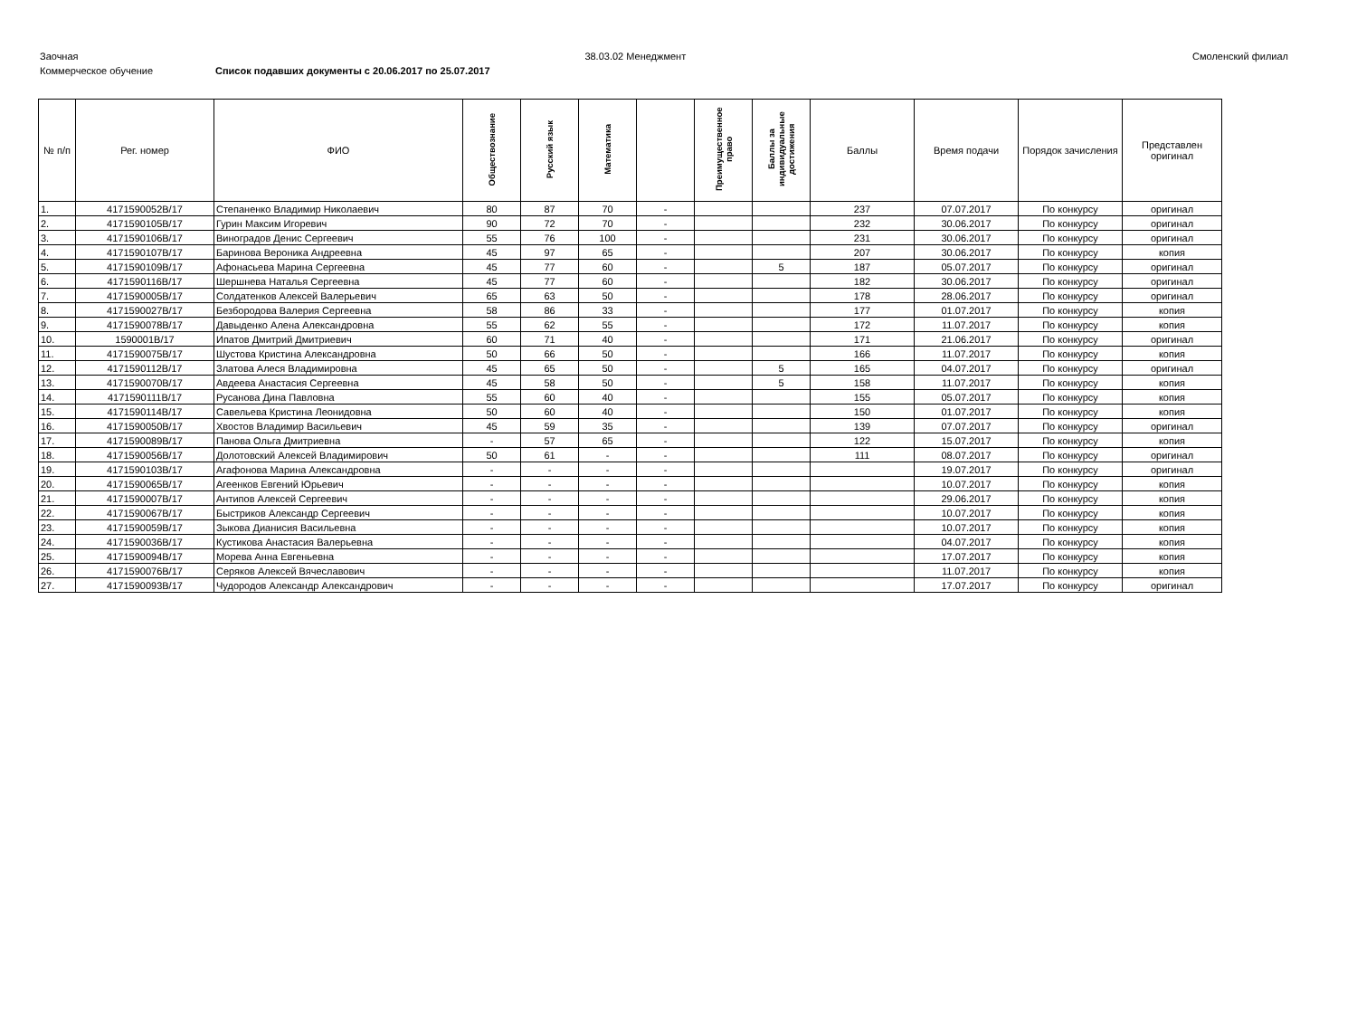Заочная 38.03.02 Менеджмент Смоленский филиал
Коммерческое обучение Список подавших документы с 20.06.2017 по 25.07.2017
| № п/п | Рег. номер | ФИО | Обществознание | Русский язык | Математика | | Преимущественное право | Баллы за индивидуальные достижения | Баллы | Время подачи | Порядок зачисления | Представлен оригинал |
| --- | --- | --- | --- | --- | --- | --- | --- | --- | --- | --- | --- | --- |
| 1. | 4171590052В/17 | Степаненко Владимир Николаевич | 80 | 87 | 70 | - | | | 237 | 07.07.2017 | По конкурсу | оригинал |
| 2. | 4171590105В/17 | Гурин Максим Игоревич | 90 | 72 | 70 | - | | | 232 | 30.06.2017 | По конкурсу | оригинал |
| 3. | 4171590106В/17 | Виноградов Денис Сергеевич | 55 | 76 | 100 | - | | | 231 | 30.06.2017 | По конкурсу | оригинал |
| 4. | 4171590107В/17 | Баринова Вероника Андреевна | 45 | 97 | 65 | - | | | 207 | 30.06.2017 | По конкурсу | копия |
| 5. | 4171590109В/17 | Афонасьева Марина Сергеевна | 45 | 77 | 60 | - | | 5 | 187 | 05.07.2017 | По конкурсу | оригинал |
| 6. | 4171590116В/17 | Шершнева Наталья Сергеевна | 45 | 77 | 60 | - | | | 182 | 30.06.2017 | По конкурсу | оригинал |
| 7. | 4171590005В/17 | Солдатенков Алексей Валерьевич | 65 | 63 | 50 | - | | | 178 | 28.06.2017 | По конкурсу | оригинал |
| 8. | 4171590027В/17 | Безбородова Валерия Сергеевна | 58 | 86 | 33 | - | | | 177 | 01.07.2017 | По конкурсу | копия |
| 9. | 4171590078В/17 | Давыденко Алена Александровна | 55 | 62 | 55 | - | | | 172 | 11.07.2017 | По конкурсу | копия |
| 10. | 1590001В/17 | Ипатов Дмитрий Дмитриевич | 60 | 71 | 40 | - | | | 171 | 21.06.2017 | По конкурсу | оригинал |
| 11. | 4171590075В/17 | Шустова Кристина Александровна | 50 | 66 | 50 | - | | | 166 | 11.07.2017 | По конкурсу | копия |
| 12. | 4171590112В/17 | Златова Алеся Владимировна | 45 | 65 | 50 | - | | 5 | 165 | 04.07.2017 | По конкурсу | оригинал |
| 13. | 4171590070В/17 | Авдеева Анастасия Сергеевна | 45 | 58 | 50 | - | | 5 | 158 | 11.07.2017 | По конкурсу | копия |
| 14. | 4171590111В/17 | Русанова Дина Павловна | 55 | 60 | 40 | - | | | 155 | 05.07.2017 | По конкурсу | копия |
| 15. | 4171590114В/17 | Савельева Кристина Леонидовна | 50 | 60 | 40 | - | | | 150 | 01.07.2017 | По конкурсу | копия |
| 16. | 4171590050В/17 | Хвостов Владимир Васильевич | 45 | 59 | 35 | - | | | 139 | 07.07.2017 | По конкурсу | оригинал |
| 17. | 4171590089В/17 | Панова Ольга Дмитриевна | - | 57 | 65 | - | | | 122 | 15.07.2017 | По конкурсу | копия |
| 18. | 4171590056В/17 | Долотовский Алексей Владимирович | 50 | 61 | - | - | | | 111 | 08.07.2017 | По конкурсу | оригинал |
| 19. | 4171590103В/17 | Агафонова Марина Александровна | - | - | - | - | | | | 19.07.2017 | По конкурсу | оригинал |
| 20. | 4171590065В/17 | Агеенков Евгений Юрьевич | - | - | - | - | | | | 10.07.2017 | По конкурсу | копия |
| 21. | 4171590007В/17 | Антипов Алексей Сергеевич | - | - | - | - | | | | 29.06.2017 | По конкурсу | копия |
| 22. | 4171590067В/17 | Быстриков Александр Сергеевич | - | - | - | - | | | | 10.07.2017 | По конкурсу | копия |
| 23. | 4171590059В/17 | Зыкова Дианисия Васильевна | - | - | - | - | | | | 10.07.2017 | По конкурсу | копия |
| 24. | 4171590036В/17 | Кустикова Анастасия Валерьевна | - | - | - | - | | | | 04.07.2017 | По конкурсу | копия |
| 25. | 4171590094В/17 | Морева Анна Евгеньевна | - | - | - | - | | | | 17.07.2017 | По конкурсу | копия |
| 26. | 4171590076В/17 | Серяков Алексей Вячеславович | - | - | - | - | | | | 11.07.2017 | По конкурсу | копия |
| 27. | 4171590093В/17 | Чудородов Александр Александрович | - | - | - | - | | | | 17.07.2017 | По конкурсу | оригинал |